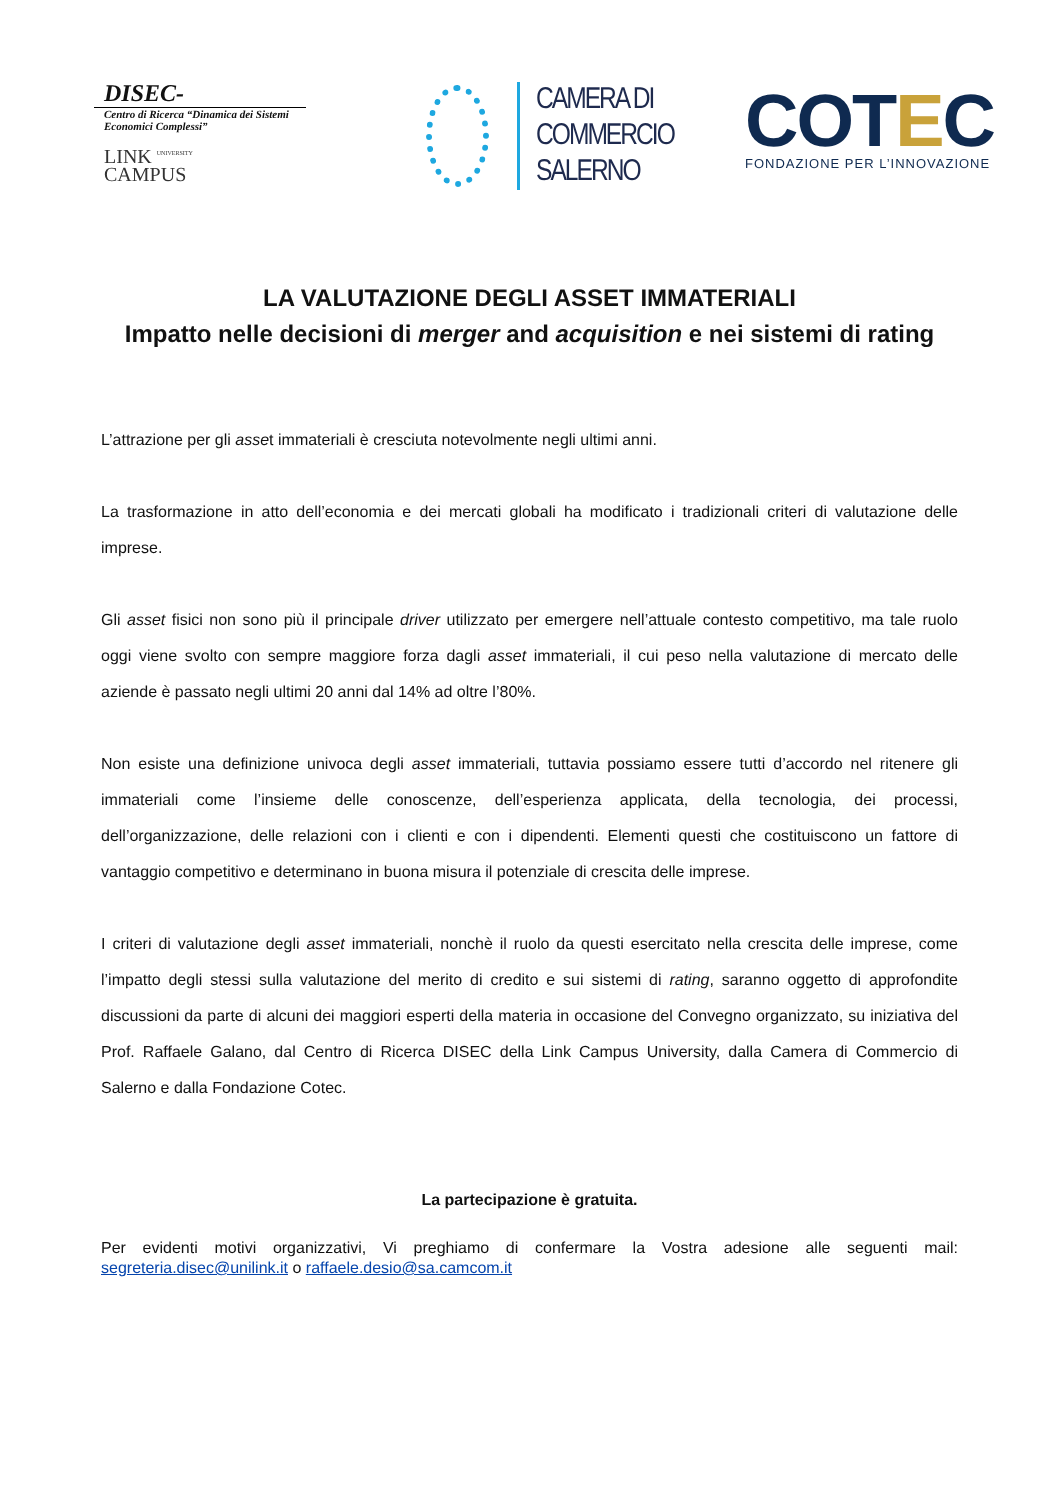DISEC-
Centro di Ricerca “Dinamica dei Sistemi Economici Complessi”
LINK <sup>UNIVERSITY</sup>
CAMPUS
CAMERA DI COMMERCIO
SALERNO
COTEC
FONDAZIONE PER L’INNOVAZIONE
LA VALUTAZIONE DEGLI ASSET IMMATERIALI
Impatto nelle decisioni di merger and acquisition e nei sistemi di rating
L’attrazione per gli asset immateriali è cresciuta notevolmente negli ultimi anni.
La trasformazione in atto dell’economia e dei mercati globali ha modificato i tradizionali criteri di valutazione delle imprese.
Gli asset fisici non sono più il principale driver utilizzato per emergere nell’attuale contesto competitivo, ma tale ruolo oggi viene svolto con sempre maggiore forza dagli asset immateriali, il cui peso nella valutazione di mercato delle aziende è passato negli ultimi 20 anni dal 14% ad oltre l’80%.
Non esiste una definizione univoca degli asset immateriali, tuttavia possiamo essere tutti d’accordo nel ritenere gli immateriali come l’insieme delle conoscenze, dell’esperienza applicata, della tecnologia, dei processi, dell’organizzazione, delle relazioni con i clienti e con i dipendenti. Elementi questi che costituiscono un fattore di vantaggio competitivo e determinano in buona misura il potenziale di crescita delle imprese.
I criteri di valutazione degli asset immateriali, nonchè il ruolo da questi esercitato nella crescita delle imprese, come l’impatto degli stessi sulla valutazione del merito di credito e sui sistemi di rating, saranno oggetto di approfondite discussioni da parte di alcuni dei maggiori esperti della materia in occasione del Convegno organizzato, su iniziativa del Prof. Raffaele Galano, dal Centro di Ricerca DISEC della Link Campus University, dalla Camera di Commercio di Salerno e dalla Fondazione Cotec.
La partecipazione è gratuita.
Per evidenti motivi organizzativi, Vi preghiamo di confermare la Vostra adesione alle seguenti mail: segreteria.disec@unilink.it o raffaele.desio@sa.camcom.it